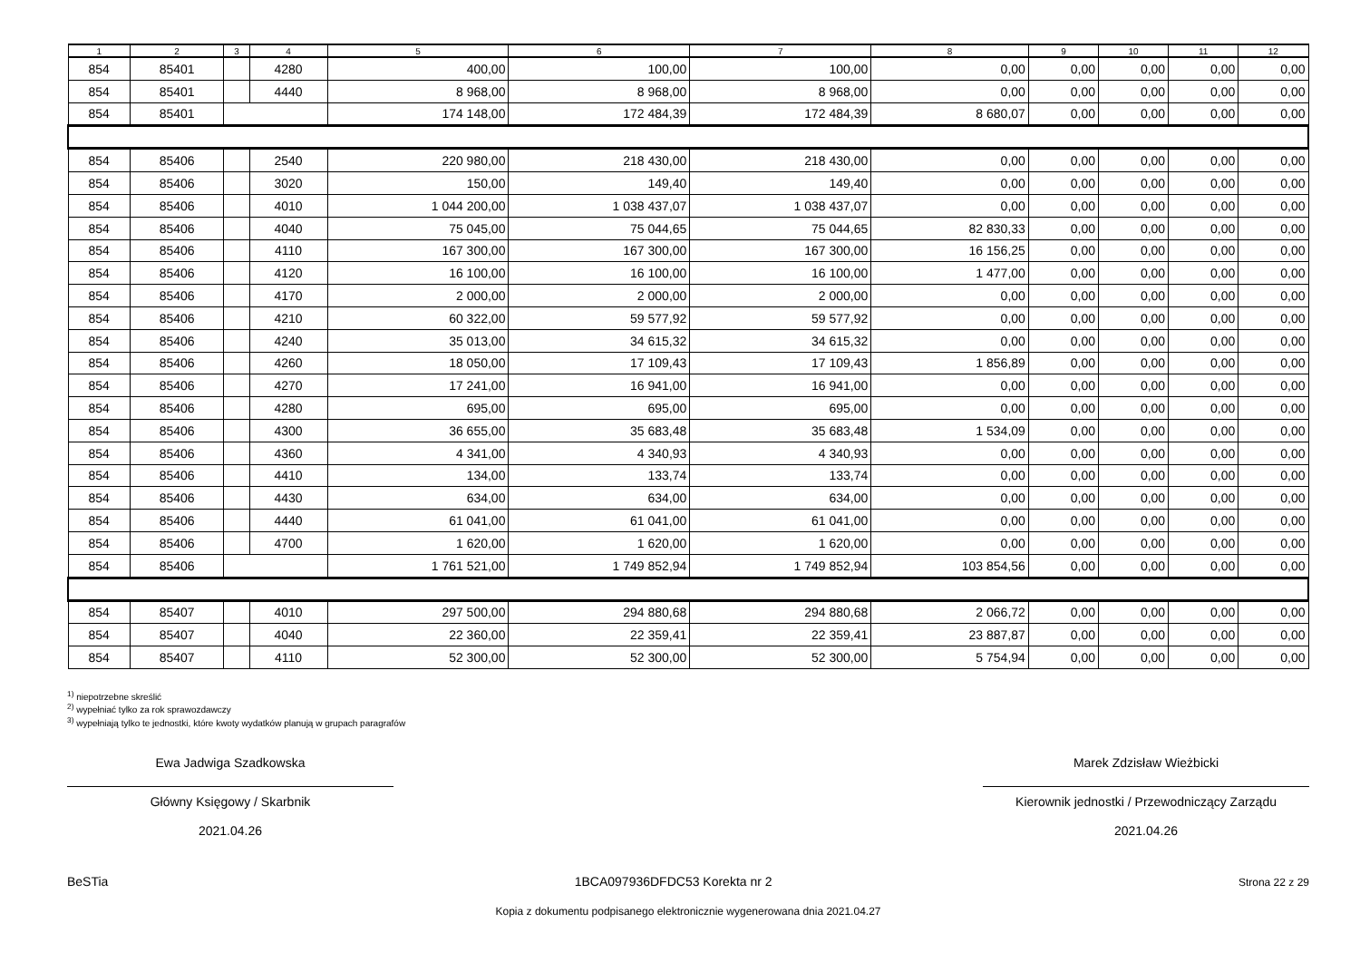| 1 | 2 | 3 | 4 | 5 | 6 | 7 | 8 | 9 | 10 | 11 | 12 |
| --- | --- | --- | --- | --- | --- | --- | --- | --- | --- | --- | --- |
| 854 | 85401 | | 4280 | 400,00 | 100,00 | 100,00 | 0,00 | 0,00 | 0,00 | 0,00 | 0,00 |
| 854 | 85401 | | 4440 | 8 968,00 | 8 968,00 | 8 968,00 | 0,00 | 0,00 | 0,00 | 0,00 | 0,00 |
| 854 | 85401 | | | 174 148,00 | 172 484,39 | 172 484,39 | 8 680,07 | 0,00 | 0,00 | 0,00 | 0,00 |
| 854 | 85406 | | 2540 | 220 980,00 | 218 430,00 | 218 430,00 | 0,00 | 0,00 | 0,00 | 0,00 | 0,00 |
| 854 | 85406 | | 3020 | 150,00 | 149,40 | 149,40 | 0,00 | 0,00 | 0,00 | 0,00 | 0,00 |
| 854 | 85406 | | 4010 | 1 044 200,00 | 1 038 437,07 | 1 038 437,07 | 0,00 | 0,00 | 0,00 | 0,00 | 0,00 |
| 854 | 85406 | | 4040 | 75 045,00 | 75 044,65 | 75 044,65 | 82 830,33 | 0,00 | 0,00 | 0,00 | 0,00 |
| 854 | 85406 | | 4110 | 167 300,00 | 167 300,00 | 167 300,00 | 16 156,25 | 0,00 | 0,00 | 0,00 | 0,00 |
| 854 | 85406 | | 4120 | 16 100,00 | 16 100,00 | 16 100,00 | 1 477,00 | 0,00 | 0,00 | 0,00 | 0,00 |
| 854 | 85406 | | 4170 | 2 000,00 | 2 000,00 | 2 000,00 | 0,00 | 0,00 | 0,00 | 0,00 | 0,00 |
| 854 | 85406 | | 4210 | 60 322,00 | 59 577,92 | 59 577,92 | 0,00 | 0,00 | 0,00 | 0,00 | 0,00 |
| 854 | 85406 | | 4240 | 35 013,00 | 34 615,32 | 34 615,32 | 0,00 | 0,00 | 0,00 | 0,00 | 0,00 |
| 854 | 85406 | | 4260 | 18 050,00 | 17 109,43 | 17 109,43 | 1 856,89 | 0,00 | 0,00 | 0,00 | 0,00 |
| 854 | 85406 | | 4270 | 17 241,00 | 16 941,00 | 16 941,00 | 0,00 | 0,00 | 0,00 | 0,00 | 0,00 |
| 854 | 85406 | | 4280 | 695,00 | 695,00 | 695,00 | 0,00 | 0,00 | 0,00 | 0,00 | 0,00 |
| 854 | 85406 | | 4300 | 36 655,00 | 35 683,48 | 35 683,48 | 1 534,09 | 0,00 | 0,00 | 0,00 | 0,00 |
| 854 | 85406 | | 4360 | 4 341,00 | 4 340,93 | 4 340,93 | 0,00 | 0,00 | 0,00 | 0,00 | 0,00 |
| 854 | 85406 | | 4410 | 134,00 | 133,74 | 133,74 | 0,00 | 0,00 | 0,00 | 0,00 | 0,00 |
| 854 | 85406 | | 4430 | 634,00 | 634,00 | 634,00 | 0,00 | 0,00 | 0,00 | 0,00 | 0,00 |
| 854 | 85406 | | 4440 | 61 041,00 | 61 041,00 | 61 041,00 | 0,00 | 0,00 | 0,00 | 0,00 | 0,00 |
| 854 | 85406 | | 4700 | 1 620,00 | 1 620,00 | 1 620,00 | 0,00 | 0,00 | 0,00 | 0,00 | 0,00 |
| 854 | 85406 | | | 1 761 521,00 | 1 749 852,94 | 1 749 852,94 | 103 854,56 | 0,00 | 0,00 | 0,00 | 0,00 |
| 854 | 85407 | | 4010 | 297 500,00 | 294 880,68 | 294 880,68 | 2 066,72 | 0,00 | 0,00 | 0,00 | 0,00 |
| 854 | 85407 | | 4040 | 22 360,00 | 22 359,41 | 22 359,41 | 23 887,87 | 0,00 | 0,00 | 0,00 | 0,00 |
| 854 | 85407 | | 4110 | 52 300,00 | 52 300,00 | 52 300,00 | 5 754,94 | 0,00 | 0,00 | 0,00 | 0,00 |
<sup>1)</sup> niepotrzebne skreślić
<sup>2)</sup> wypełniać tylko za rok sprawozdawczy
<sup>3)</sup> wypełniają tylko te jednostki, które kwoty wydatków planują w grupach paragrafów
Ewa Jadwiga Szadkowska
Główny Księgowy / Skarbnik
2021.04.26
Marek Zdzisław Wieżbicki
Kierownik jednostki / Przewodniczący Zarządu
2021.04.26
BeSTia 1BCA097936DFDC53 Korekta nr 2 Strona 22 z 29
Kopia z dokumentu podpisanego elektronicznie wygenerowana dnia 2021.04.27